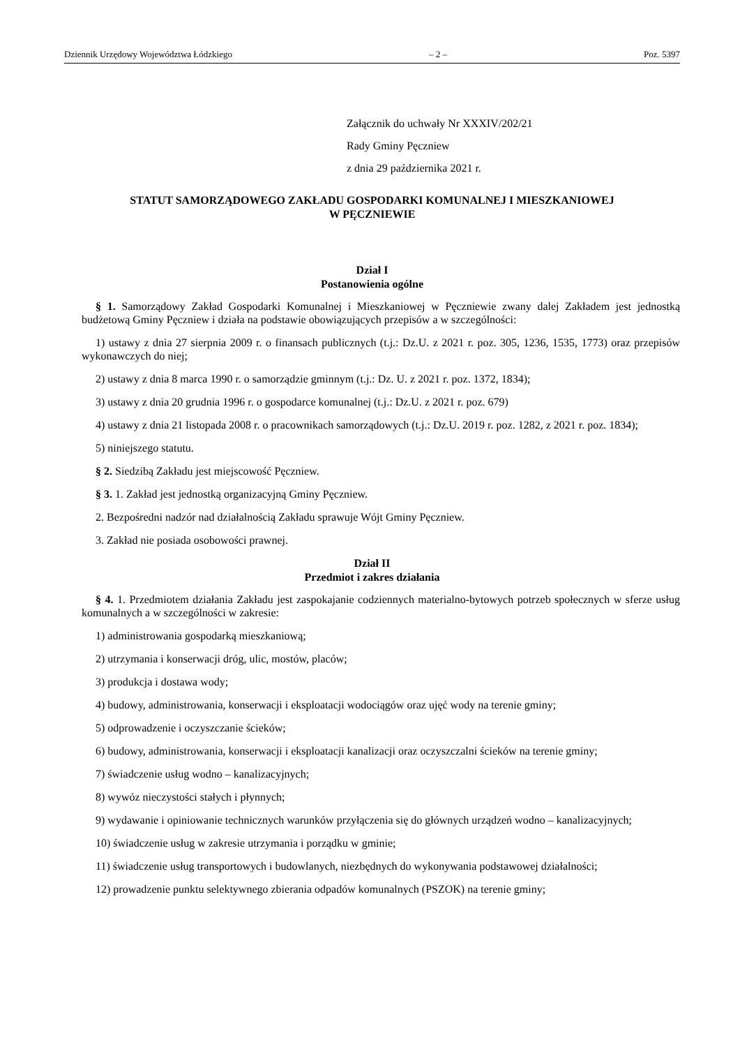Dziennik Urzędowy Województwa Łódzkiego – 2 – Poz. 5397
Załącznik do uchwały Nr XXXIV/202/21
Rady Gminy Pęczniew
z dnia 29 października 2021 r.
STATUT SAMORZĄDOWEGO ZAKŁADU GOSPODARKI KOMUNALNEJ I MIESZKANIOWEJ
W PĘCZNIEWIE
Dział I
Postanowienia ogólne
§ 1. Samorządowy Zakład Gospodarki Komunalnej i Mieszkaniowej w Pęczniewie zwany dalej Zakładem jest jednostką budżetową Gminy Pęczniew i działa na podstawie obowiązujących przepisów a w szczególności:
1) ustawy z dnia 27 sierpnia 2009 r. o finansach publicznych (t.j.: Dz.U. z 2021 r. poz. 305, 1236, 1535, 1773) oraz przepisów wykonawczych do niej;
2) ustawy z dnia 8 marca 1990 r. o samorządzie gminnym (t.j.: Dz. U. z 2021 r. poz. 1372, 1834);
3) ustawy z dnia 20 grudnia 1996 r. o gospodarce komunalnej (t.j.: Dz.U. z 2021 r. poz. 679)
4) ustawy z dnia 21 listopada 2008 r. o pracownikach samorządowych (t.j.: Dz.U. 2019 r. poz. 1282, z 2021 r. poz. 1834);
5) niniejszego statutu.
§ 2. Siedzibą Zakładu jest miejscowość Pęczniew.
§ 3. 1. Zakład jest jednostką organizacyjną Gminy Pęczniew.
2. Bezpośredni nadzór nad działalnością Zakładu sprawuje Wójt Gminy Pęczniew.
3. Zakład nie posiada osobowości prawnej.
Dział II
Przedmiot i zakres działania
§ 4. 1. Przedmiotem działania Zakładu jest zaspokajanie codziennych materialno-bytowych potrzeb społecznych w sferze usług komunalnych a w szczególności w zakresie:
1) administrowania gospodarką mieszkaniową;
2) utrzymania i konserwacji dróg, ulic, mostów, placów;
3) produkcja i dostawa wody;
4) budowy, administrowania, konserwacji i eksploatacji wodociągów oraz ujęć wody na terenie gminy;
5) odprowadzenie i oczyszczanie ścieków;
6) budowy, administrowania, konserwacji i eksploatacji kanalizacji oraz oczyszczalni ścieków na terenie gminy;
7) świadczenie usług wodno – kanalizacyjnych;
8) wywóz nieczystości stałych i płynnych;
9) wydawanie i opiniowanie technicznych warunków przyłączenia się do głównych urządzeń wodno – kanalizacyjnych;
10) świadczenie usług w zakresie utrzymania i porządku w gminie;
11) świadczenie usług transportowych i budowlanych, niezbędnych do wykonywania podstawowej działalności;
12) prowadzenie punktu selektywnego zbierania odpadów komunalnych (PSZOK) na terenie gminy;